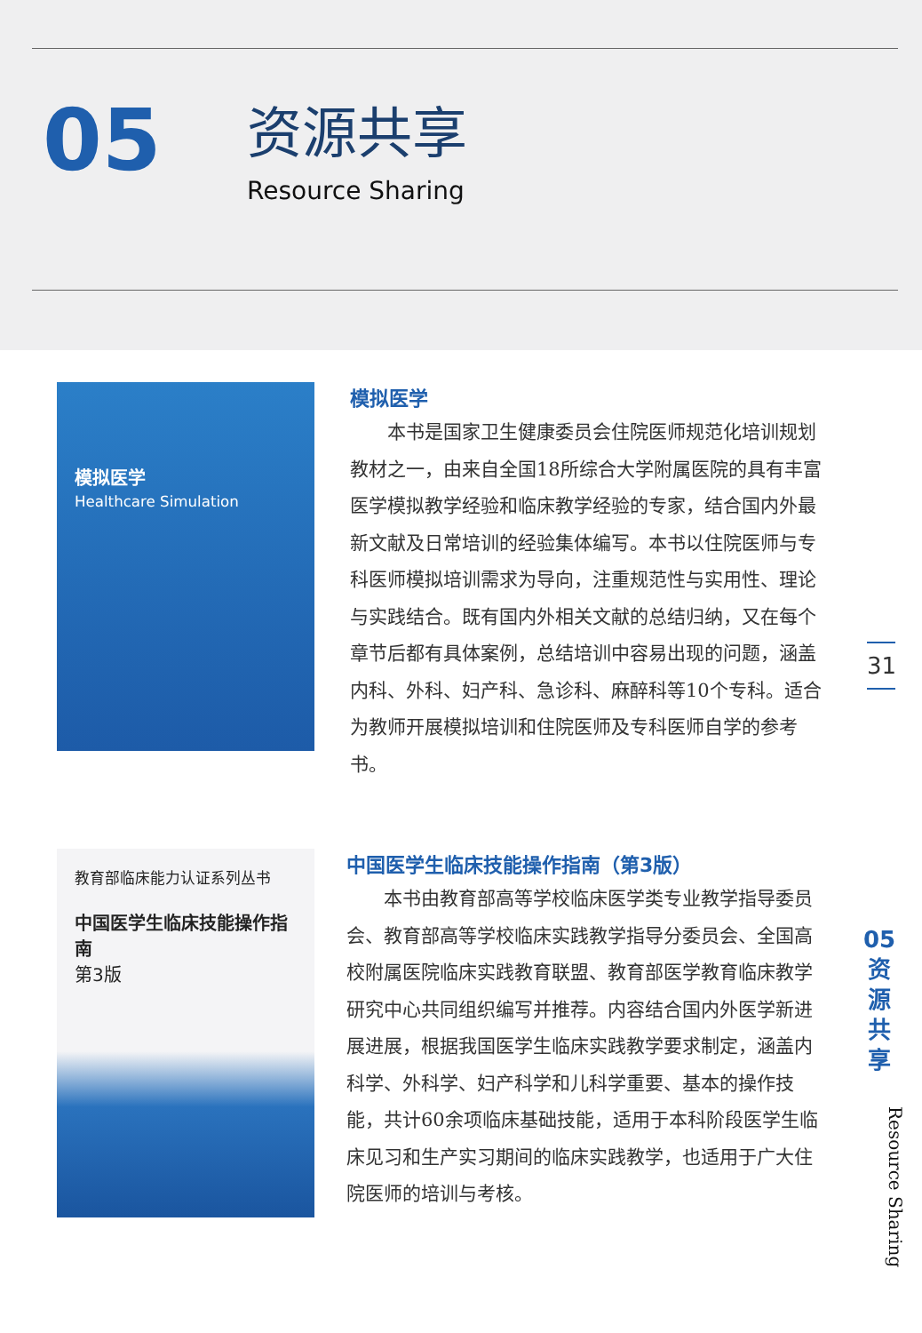05
资源共享
Resource Sharing
模拟医学
Healthcare Simulation
模拟医学
本书是国家卫生健康委员会住院医师规范化培训规划教材之一，由来自全国18所综合大学附属医院的具有丰富医学模拟教学经验和临床教学经验的专家，结合国内外最新文献及日常培训的经验集体编写。本书以住院医师与专科医师模拟培训需求为导向，注重规范性与实用性、理论与实践结合。既有国内外相关文献的总结归纳，又在每个章节后都有具体案例，总结培训中容易出现的问题，涵盖内科、外科、妇产科、急诊科、麻醉科等10个专科。适合为教师开展模拟培训和住院医师及专科医师自学的参考书。
教育部临床能力认证系列丛书
中国医学生临床技能操作指南
第3版
中国医学生临床技能操作指南（第3版）
本书由教育部高等学校临床医学类专业教学指导委员会、教育部高等学校临床实践教学指导分委员会、全国高校附属医院临床实践教育联盟、教育部医学教育临床教学研究中心共同组织编写并推荐。内容结合国内外医学新进展进展，根据我国医学生临床实践教学要求制定，涵盖内科学、外科学、妇产科学和儿科学重要、基本的操作技能，共计60余项临床基础技能，适用于本科阶段医学生临床见习和生产实习期间的临床实践教学，也适用于广大住院医师的培训与考核。
31
05
资
源
共
享
Resource Sharing